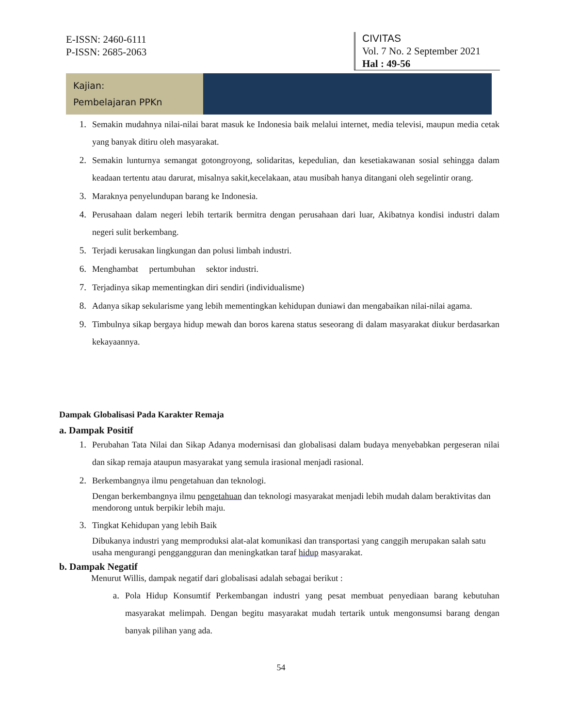E-ISSN: 2460-6111
P-ISSN: 2685-2063
CIVITAS
Vol. 7 No. 2 September 2021
Hal : 49-56
Kajian:
Pembelajaran PPKn
1. Semakin mudahnya nilai-nilai barat masuk ke Indonesia baik melalui internet, media televisi, maupun media cetak yang banyak ditiru oleh masyarakat.
2. Semakin lunturnya semangat gotongroyong, solidaritas, kepedulian, dan kesetiakawanan sosial sehingga dalam keadaan tertentu atau darurat, misalnya sakit,kecelakaan, atau musibah hanya ditangani oleh segelintir orang.
3. Maraknya penyelundupan barang ke Indonesia.
4. Perusahaan dalam negeri lebih tertarik bermitra dengan perusahaan dari luar, Akibatnya kondisi industri dalam negeri sulit berkembang.
5. Terjadi kerusakan lingkungan dan polusi limbah industri.
6. Menghambat pertumbuhan sektor industri.
7. Terjadinya sikap mementingkan diri sendiri (individualisme)
8. Adanya sikap sekularisme yang lebih mementingkan kehidupan duniawi dan mengabaikan nilai-nilai agama.
9. Timbulnya sikap bergaya hidup mewah dan boros karena status seseorang di dalam masyarakat diukur berdasarkan kekayaannya.
Dampak Globalisasi Pada Karakter Remaja
a. Dampak Positif
1. Perubahan Tata Nilai dan Sikap Adanya modernisasi dan globalisasi dalam budaya menyebabkan pergeseran nilai dan sikap remaja ataupun masyarakat yang semula irasional menjadi rasional.
2. Berkembangnya ilmu pengetahuan dan teknologi.
Dengan berkembangnya ilmu pengetahuan dan teknologi masyarakat menjadi lebih mudah dalam beraktivitas dan mendorong untuk berpikir lebih maju.
3. Tingkat Kehidupan yang lebih Baik
Dibukanya industri yang memproduksi alat-alat komunikasi dan transportasi yang canggih merupakan salah satu usaha mengurangi penggangguran dan meningkatkan taraf hidup masyarakat.
b. Dampak Negatif
Menurut Willis, dampak negatif dari globalisasi adalah sebagai berikut :
a. Pola Hidup Konsumtif Perkembangan industri yang pesat membuat penyediaan barang kebutuhan masyarakat melimpah. Dengan begitu masyarakat mudah tertarik untuk mengonsumsi barang dengan banyak pilihan yang ada.
54